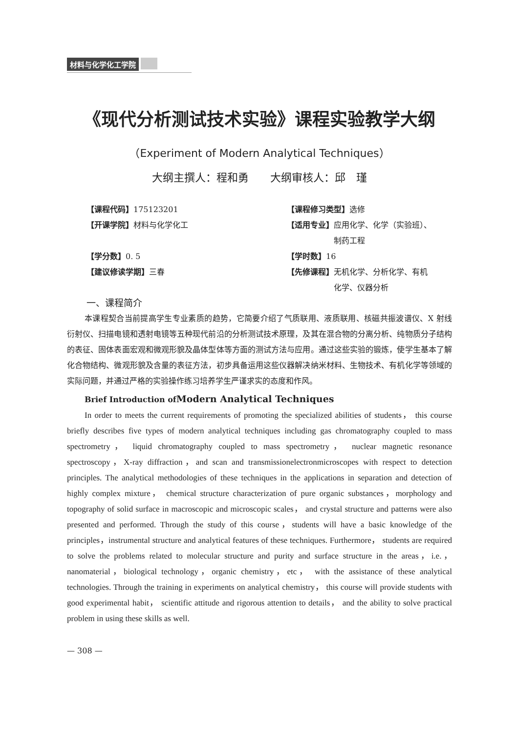材料与化学化工学院
《现代分析测试技术实验》课程实验教学大纲
（Experiment of Modern Analytical Techniques）
大纲主撰人：程和勇　　大纲审核人：邱　瑾
【课程代码】175123201
【课程修习类型】选修
【开课学院】材料与化学化工
【适用专业】应用化学、化学（实验班）、
　　　　　　制药工程
【学分数】0. 5
【学时数】16
【建议修读学期】三春
【先修课程】无机化学、分析化学、有机
　　　　　　化学、仪器分析
一、课程简介
本课程契合当前提高学生专业素质的趋势，它简要介绍了气质联用、液质联用、核磁共振波谱仪、X 射线衍射仪、扫描电镜和透射电镜等五种现代前沿的分析测试技术原理，及其在混合物的分离分析、纯物质分子结构的表征、固体表面宏观和微观形貌及晶体型体等方面的测试方法与应用。通过这些实验的锻炼，使学生基本了解化合物结构、微观形貌及含量的表征方法，初步具备运用这些仪器解决纳米材料、生物技术、有机化学等领域的实际问题，并通过严格的实验操作练习培养学生严谨求实的态度和作风。
Brief Introduction ofModern Analytical Techniques
In order to meets the current requirements of promoting the specialized abilities of students， this course briefly describes five types of modern analytical techniques including gas chromatography coupled to mass spectrometry， liquid chromatography coupled to mass spectrometry， nuclear magnetic resonance spectroscopy，X-ray diffraction，and scan and transmissionelectronmicroscopes with respect to detection principles. The analytical methodologies of these techniques in the applications in separation and detection of highly complex mixture， chemical structure characterization of pure organic substances，morphology and topography of solid surface in macroscopic and microscopic scales， and crystal structure and patterns were also presented and performed. Through the study of this course，students will have a basic knowledge of the principles，instrumental structure and analytical features of these techniques. Furthermore， students are required to solve the problems related to molecular structure and purity and surface structure in the areas，i.e.，nanomaterial，biological technology，organic chemistry，etc， with the assistance of these analytical technologies. Through the training in experiments on analytical chemistry， this course will provide students with good experimental habit， scientific attitude and rigorous attention to details， and the ability to solve practical problem in using these skills as well.
— 308 —